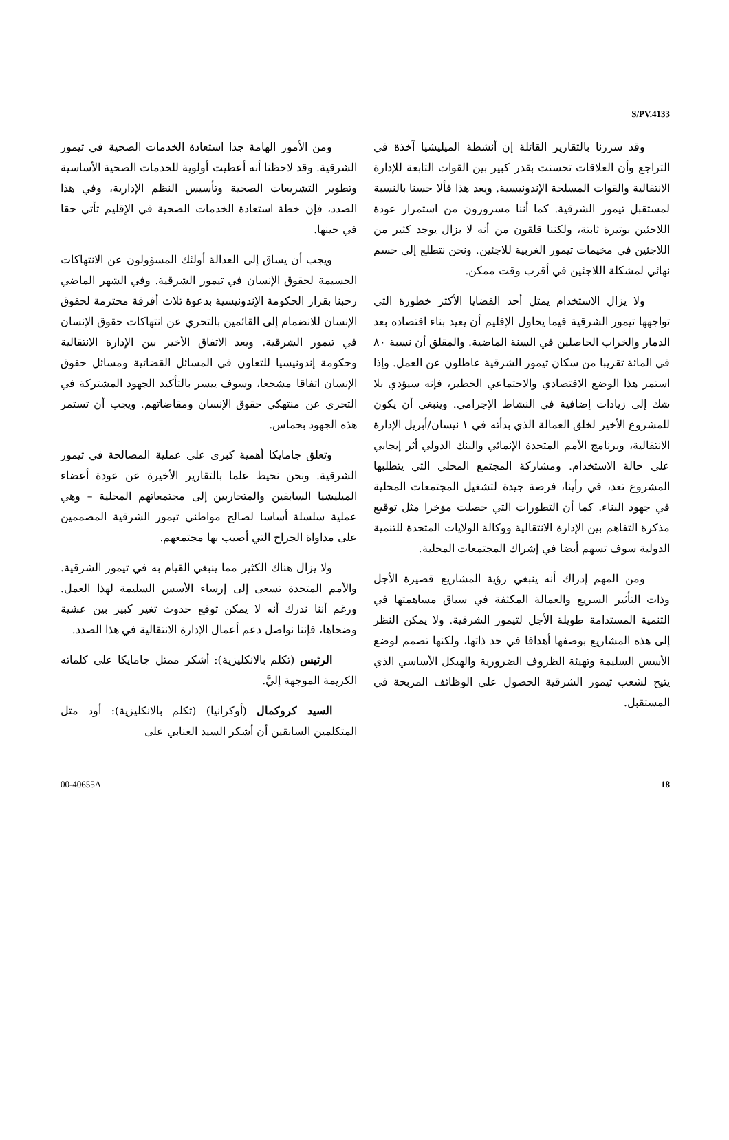S/PV.4133
وقد سررنا بالتقارير القائلة إن أنشطة الميليشيا آخذة في التراجع وأن العلاقات تحسنت بقدر كبير بين القوات التابعة للإدارة الانتقالية والقوات المسلحة الإندونيسية. ويعد هذا فألا حسنا بالنسبة لمستقبل تيمور الشرقية. كما أننا مسرورون من استمرار عودة اللاجئين بوتيرة ثابتة، ولكننا قلقون من أنه لا يزال يوجد كثير من اللاجئين في مخيمات تيمور الغربية للاجئين. ونحن نتطلع إلى حسم نهائي لمشكلة اللاجئين في أقرب وقت ممكن.
ولا يزال الاستخدام يمثل أحد القضايا الأكثر خطورة التي تواجهها تيمور الشرقية فيما يحاول الإقليم أن يعيد بناء اقتصاده بعد الدمار والخراب الحاصلين في السنة الماضية. والمقلق أن نسبة ٨٠ في المائة تقريبا من سكان تيمور الشرقية عاطلون عن العمل. وإذا استمر هذا الوضع الاقتصادي والاجتماعي الخطير، فإنه سيؤدي بلا شك إلى زيادات إضافية في النشاط الإجرامي. وينبغي أن يكون للمشروع الأخير لخلق العمالة الذي بدأته في ١ نيسان/أبريل الإدارة الانتقالية، وبرنامج الأمم المتحدة الإنمائي والبنك الدولي أثر إيجابي على حالة الاستخدام. ومشاركة المجتمع المحلي التي يتطلبها المشروع تعد، في رأينا، فرصة جيدة لتشغيل المجتمعات المحلية في جهود البناء. كما أن التطورات التي حصلت مؤخرا مثل توقيع مذكرة التفاهم بين الإدارة الانتقالية ووكالة الولايات المتحدة للتنمية الدولية سوف تسهم أيضا في إشراك المجتمعات المحلية.
ومن المهم إدراك أنه ينبغي رؤية المشاريع قصيرة الأجل وذات التأثير السريع والعمالة المكثفة في سياق مساهمتها في التنمية المستدامة طويلة الأجل لتيمور الشرقية. ولا يمكن النظر إلى هذه المشاريع بوصفها أهدافا في حد ذاتها، ولكنها تصمم لوضع الأسس السليمة وتهيئة الظروف الضرورية والهيكل الأساسي الذي يتيح لشعب تيمور الشرقية الحصول على الوظائف المربحة في المستقبل.
ومن الأمور الهامة جدا استعادة الخدمات الصحية في تيمور الشرقية. وقد لاحظنا أنه أعطيت أولوية للخدمات الصحية الأساسية وتطوير التشريعات الصحية وتأسيس النظم الإدارية، وفي هذا الصدد، فإن خطة استعادة الخدمات الصحية في الإقليم تأتي حقا في حينها.
ويجب أن يساق إلى العدالة أولئك المسؤولون عن الانتهاكات الجسيمة لحقوق الإنسان في تيمور الشرقية. وفي الشهر الماضي رحبنا بقرار الحكومة الإندونيسية بدعوة ثلاث أفرقة محترمة لحقوق الإنسان للانضمام إلى القائمين بالتحري عن انتهاكات حقوق الإنسان في تيمور الشرقية. ويعد الاتفاق الأخير بين الإدارة الانتقالية وحكومة إندونيسيا للتعاون في المسائل القضائية ومسائل حقوق الإنسان اتفاقا مشجعا، وسوف ييسر بالتأكيد الجهود المشتركة في التحري عن منتهكي حقوق الإنسان ومقاضاتهم. ويجب أن تستمر هذه الجهود بحماس.
وتعلق جامايكا أهمية كبرى على عملية المصالحة في تيمور الشرقية. ونحن نحيط علما بالتقارير الأخيرة عن عودة أعضاء الميليشيا السابقين والمتحاربين إلى مجتمعاتهم المحلية – وهي عملية سلسلة أساسا لصالح مواطني تيمور الشرقية المصممين على مداواة الجراح التي أصيب بها مجتمعهم.
ولا يزال هناك الكثير مما ينبغي القيام به في تيمور الشرقية. والأمم المتحدة تسعى إلى إرساء الأسس السليمة لهذا العمل. ورغم أننا ندرك أنه لا يمكن توقع حدوث تغير كبير بين عشية وضحاها، فإننا نواصل دعم أعمال الإدارة الانتقالية في هذا الصدد.
الرئيس (تكلم بالانكليزية): أشكر ممثل جامايكا على كلماته الكريمة الموجهة إليَّ.
السيد كروكمال (أوكرانيا) (تكلم بالانكليزية): أود مثل المتكلمين السابقين أن أشكر السيد العنابي على
00-40655A 18